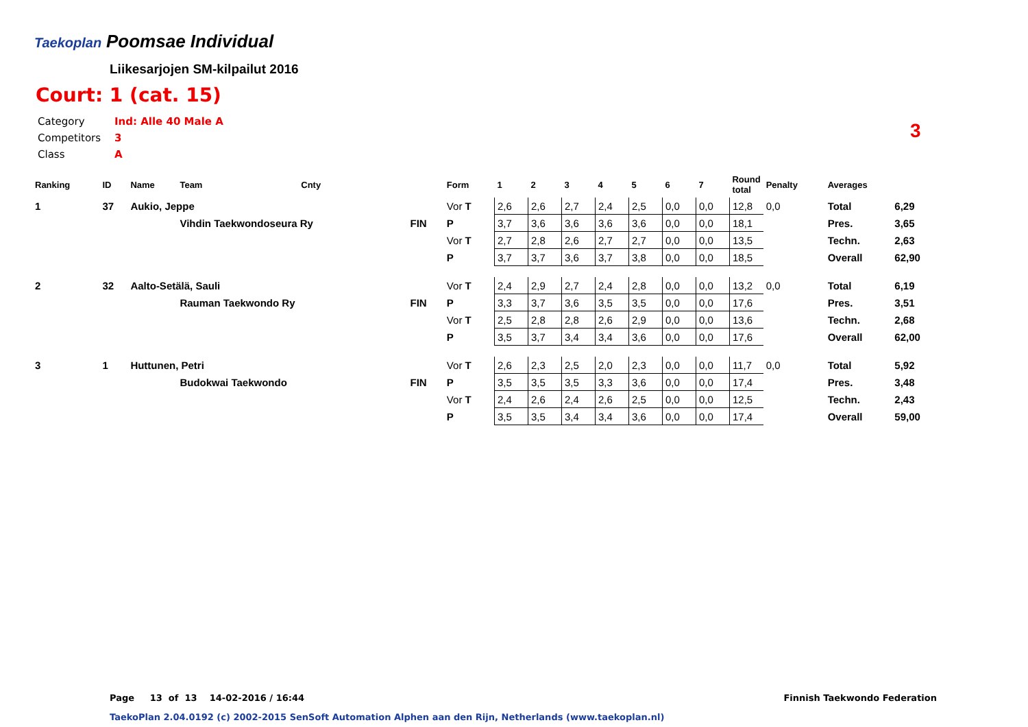Taekoplan
Poomsae Individual
Liikesarjojen SM-kilpailut 2016
Court: 1 (cat. 15)
Category Ind: Alle 40 Male A
Competitors 3
Class A
3
| Ranking | ID | Name | Team | Cnty | | Form | 1 | 2 | 3 | 4 | 5 | 6 | 7 | Round total | Penalty | Averages | |
| --- | --- | --- | --- | --- | --- | --- | --- | --- | --- | --- | --- | --- | --- | --- | --- | --- | --- |
| 1 | 37 | Aukio, Jeppe | | | | Vor T | 2,6 | 2,6 | 2,7 | 2,4 | 2,5 | 0,0 | 0,0 | 12,8 | 0,0 | Total | 6,29 |
| | | | Vihdin Taekwondoseura Ry | | FIN | P | 3,7 | 3,6 | 3,6 | 3,6 | 3,6 | 0,0 | 0,0 | 18,1 | | Pres. | 3,65 |
| | | | | | | Vor T | 2,7 | 2,8 | 2,6 | 2,7 | 2,7 | 0,0 | 0,0 | 13,5 | | Techn. | 2,63 |
| | | | | | | P | 3,7 | 3,7 | 3,6 | 3,7 | 3,8 | 0,0 | 0,0 | 18,5 | | Overall | 62,90 |
| 2 | 32 | Aalto-Setälä, Sauli | | | | Vor T | 2,4 | 2,9 | 2,7 | 2,4 | 2,8 | 0,0 | 0,0 | 13,2 | 0,0 | Total | 6,19 |
| | | | Rauman Taekwondo Ry | | FIN | P | 3,3 | 3,7 | 3,6 | 3,5 | 3,5 | 0,0 | 0,0 | 17,6 | | Pres. | 3,51 |
| | | | | | | Vor T | 2,5 | 2,8 | 2,8 | 2,6 | 2,9 | 0,0 | 0,0 | 13,6 | | Techn. | 2,68 |
| | | | | | | P | 3,5 | 3,7 | 3,4 | 3,4 | 3,6 | 0,0 | 0,0 | 17,6 | | Overall | 62,00 |
| 3 | 1 | Huttunen, Petri | | | | Vor T | 2,6 | 2,3 | 2,5 | 2,0 | 2,3 | 0,0 | 0,0 | 11,7 | 0,0 | Total | 5,92 |
| | | | Budokwai Taekwondo | | FIN | P | 3,5 | 3,5 | 3,5 | 3,3 | 3,6 | 0,0 | 0,0 | 17,4 | | Pres. | 3,48 |
| | | | | | | Vor T | 2,4 | 2,6 | 2,4 | 2,6 | 2,5 | 0,0 | 0,0 | 12,5 | | Techn. | 2,43 |
| | | | | | | P | 3,5 | 3,5 | 3,4 | 3,4 | 3,6 | 0,0 | 0,0 | 17,4 | | Overall | 59,00 |
Page 13 of 13 14-02-2016 / 16:44
Finnish Taekwondo Federation
TaekoPlan 2.04.0192 (c) 2002-2015 SenSoft Automation Alphen aan den Rijn, Netherlands (www.taekoplan.nl)